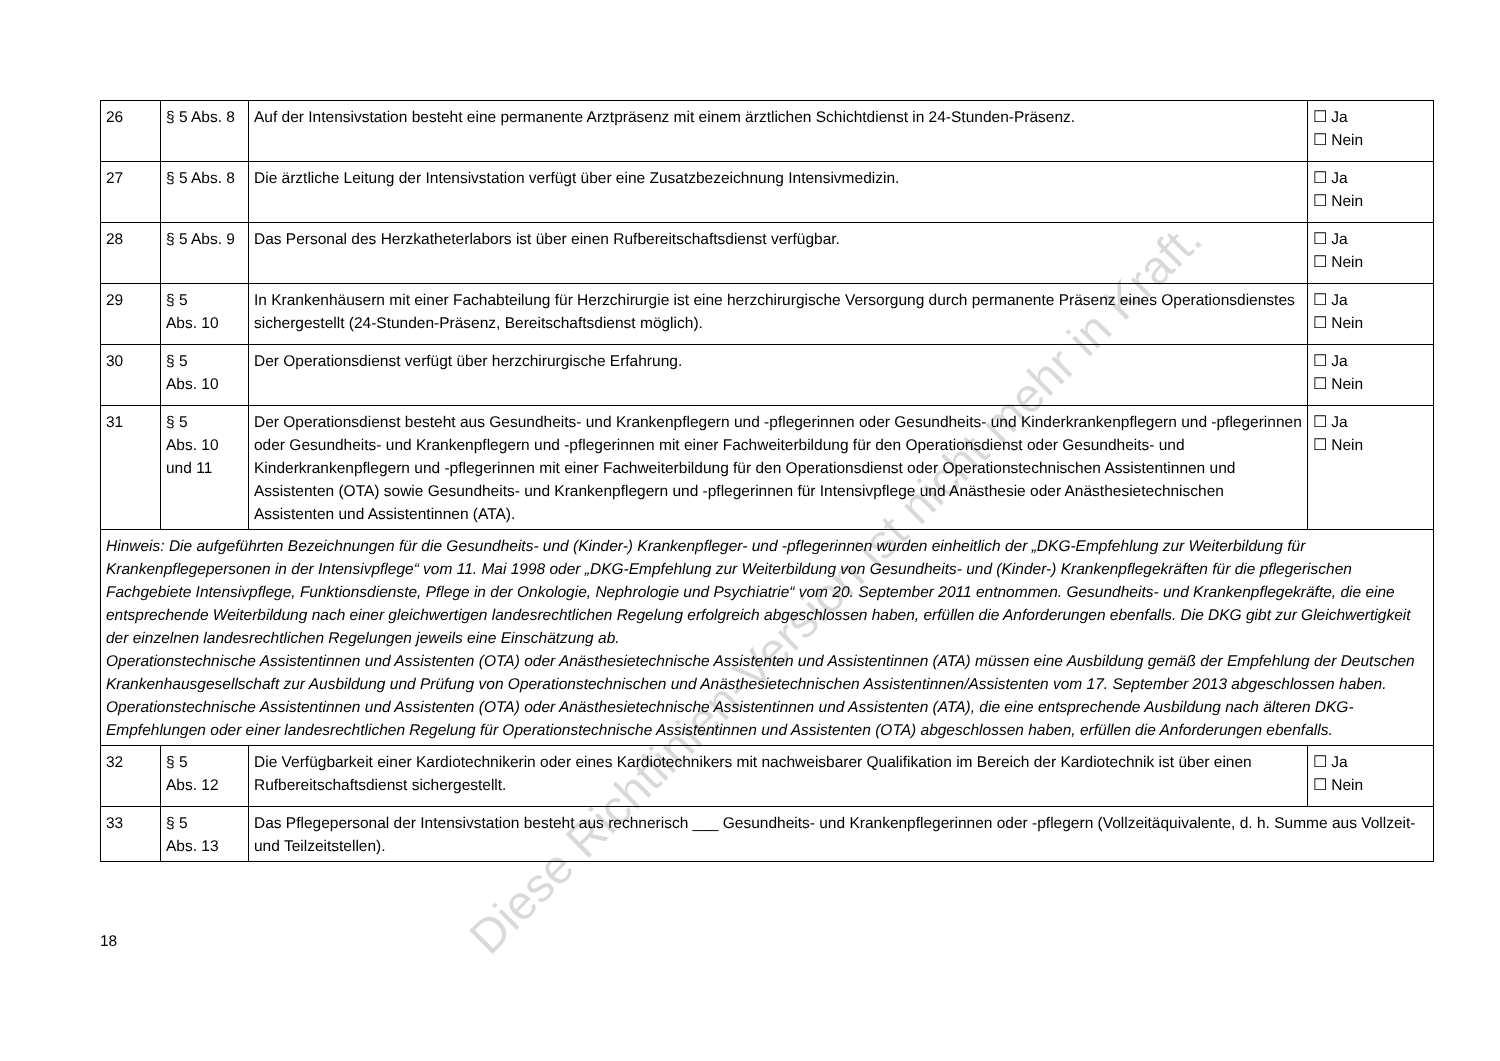| 26 | § 5 Abs. 8 | Auf der Intensivstation besteht eine permanente Arztpräsenz mit einem ärztlichen Schichtdienst in 24-Stunden-Präsenz. | ☐ Ja ☐ Nein |
| 27 | § 5 Abs. 8 | Die ärztliche Leitung der Intensivstation verfügt über eine Zusatzbezeichnung Intensivmedizin. | ☐ Ja ☐ Nein |
| 28 | § 5 Abs. 9 | Das Personal des Herzkatheterlabors ist über einen Rufbereitschaftsdienst verfügbar. | ☐ Ja ☐ Nein |
| 29 | § 5 Abs. 10 | In Krankenhäusern mit einer Fachabteilung für Herzchirurgie ist eine herzchirurgische Versorgung durch permanente Präsenz eines Operationsdienstes sichergestellt (24-Stunden-Präsenz, Bereitschaftsdienst möglich). | ☐ Ja ☐ Nein |
| 30 | § 5 Abs. 10 | Der Operationsdienst verfügt über herzchirurgische Erfahrung. | ☐ Ja ☐ Nein |
| 31 | § 5 Abs. 10 und 11 | Der Operationsdienst besteht aus Gesundheits- und Krankenpflegern und -pflegerinnen oder Gesundheits- und Kinderkrankenpflegern und -pflegerinnen oder Gesundheits- und Krankenpflegern und -pflegerinnen mit einer Fachweiterbildung für den Operationsdienst oder Gesundheits- und Kinderkrankenpflegern und -pflegerinnen mit einer Fachweiterbildung für den Operationsdienst oder Operationstechnischen Assistentinnen und Assistenten (OTA) sowie Gesundheits- und Krankenpflegern und -pflegerinnen für Intensivpflege und Anästhesie oder Anästhesietechnischen Assistenten und Assistentinnen (ATA). | ☐ Ja ☐ Nein |
| Hinweis: Die aufgeführten Bezeichnungen für die Gesundheits- und (Kinder-) Krankenpfleger- und -pflegerinnen wurden einheitlich der „DKG-Empfehlung zur Weiterbildung für Krankenpflegepersonen in der Intensivpflege“ vom 11. Mai 1998 oder „DKG-Empfehlung zur Weiterbildung von Gesundheits- und (Kinder-) Krankenpflegekräften für die pflegerischen Fachgebiete Intensivpflege, Funktionsdienste, Pflege in der Onkologie, Nephrologie und Psychiatrie“ vom 20. September 2011 entnommen. Gesundheits- und Krankenpflegekräfte, die eine entsprechende Weiterbildung nach einer gleichwertigen landesrechtlichen Regelung erfolgreich abgeschlossen haben, erfüllen die Anforderungen ebenfalls. Die DKG gibt zur Gleichwertigkeit der einzelnen landesrechtlichen Regelungen jeweils eine Einschätzung ab. Operationstechnische Assistentinnen und Assistenten (OTA) oder Anästhesietechnische Assistenten und Assistentinnen (ATA) müssen eine Ausbildung gemäß der Empfehlung der Deutschen Krankenhausgesellschaft zur Ausbildung und Prüfung von Operationstechnischen und Anästhesietechnischen Assistentinnen/Assistenten vom 17. September 2013 abgeschlossen haben. Operationstechnische Assistentinnen und Assistenten (OTA) oder Anästhesietechnische Assistentinnen und Assistenten (ATA), die eine entsprechende Ausbildung nach älteren DKG-Empfehlungen oder einer landesrechtlichen Regelung für Operationstechnische Assistentinnen und Assistenten (OTA) abgeschlossen haben, erfüllen die Anforderungen ebenfalls. | | | |
| 32 | § 5 Abs. 12 | Die Verfügbarkeit einer Kardiotechnikerin oder eines Kardiotechnikers mit nachweisbarer Qualifikation im Bereich der Kardiotechnik ist über einen Rufbereitschaftsdienst sichergestellt. | ☐ Ja ☐ Nein |
| 33 | § 5 Abs. 13 | Das Pflegepersonal der Intensivstation besteht aus rechnerisch ___ Gesundheits- und Krankenpflegerinnen oder -pflegern (Vollzeitäquivalente, d. h. Summe aus Vollzeit- und Teilzeitstellen). | |
18
Diese Richtlinien-Version ist nicht mehr in Kraft.